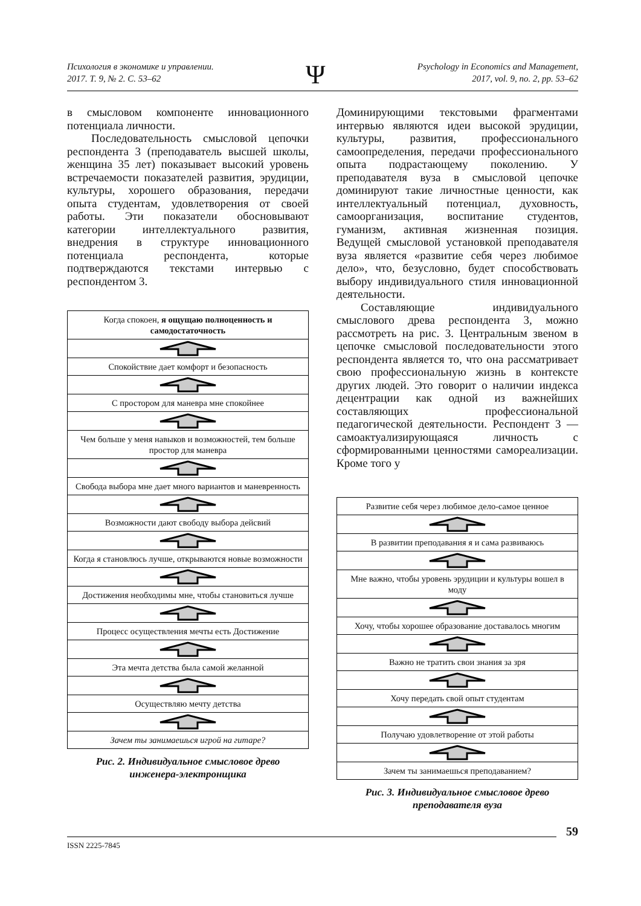Психология в экономике и управлении.
2017. Т. 9, № 2. С. 53–62
Ψ
Psychology in Economics and Management,
2017, vol. 9, no. 2, pp. 53–62
в смысловом компоненте инновационного потенциала личности.
Последовательность смысловой цепочки респондента 3 (преподаватель высшей школы, женщина 35 лет) показывает высокий уровень встречаемости показателей развития, эрудиции, культуры, хорошего образования, передачи опыта студентам, удовлетворения от своей работы. Эти показатели обосновывают категории интеллектуального развития, внедрения в структуре инновационного потенциала респондента, которые подтверждаются текстами интервью с респондентом 3.
Когда спокоен, я ощущаю полноценность и самодостаточность
Спокойствие дает комфорт и безопасность
С простором для маневра мне спокойнее
Чем больше у меня навыков и возможностей, тем больше простор для маневра
Свобода выбора мне дает много вариантов и маневренность
Возможности дают свободу выбора дейсвий
Когда я становлюсь лучше, открываются новые возможности
Достижения необходимы мне, чтобы становиться лучше
Процесс осуществления мечты есть Достижение
Эта мечта детства была самой желанной
Осуществляю мечту детства
Зачем ты занимаешься игрой на гитаре?
Рис. 2. Индивидуальное смысловое древо
инженера-электронщика
Доминирующими текстовыми фрагментами интервью являются идеи высокой эрудиции, культуры, развития, профессионального самоопределения, передачи профессионального опыта подрастающему поколению. У преподавателя вуза в смысловой цепочке доминируют такие личностные ценности, как интеллектуальный потенциал, духовность, самоорганизация, воспитание студентов, гуманизм, активная жизненная позиция. Ведущей смысловой установкой преподавателя вуза является «развитие себя через любимое дело», что, безусловно, будет способствовать выбору индивидуального стиля инновационной деятельности.
Составляющие индивидуального смыслового древа респондента 3, можно рассмотреть на рис. 3. Центральным звеном в цепочке смысловой последовательности этого респондента является то, что она рассматривает свою профессиональную жизнь в контексте других людей. Это говорит о наличии индекса децентрации как одной из важнейших составляющих профессиональной педагогической деятельности. Респондент 3 — самоактуализирующаяся личность с сформированными ценностями самореализации. Кроме того у
Развитие себя через любимое дело-самое ценное
В развитии преподавания я и сама развиваюсь
Мне важно, чтобы уровень эрудиции и культуры вошел в моду
Хочу, чтобы хорошее образование доставалось многим
Важно не тратить свои знания за зря
Хочу передать свой опыт студентам
Получаю удовлетворение от этой работы
Зачем ты занимаешься преподаванием?
Рис. 3. Индивидуальное смысловое древо
преподавателя вуза
59
ISSN 2225-7845